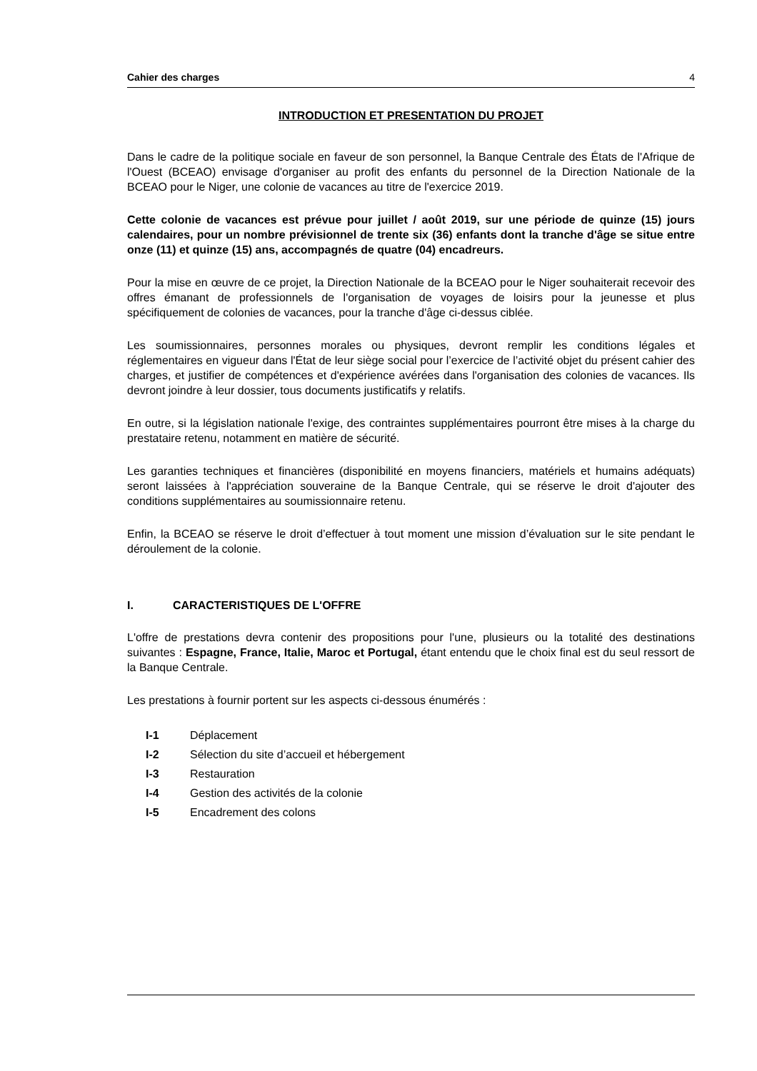Cahier des charges 4
INTRODUCTION ET PRESENTATION DU PROJET
Dans le cadre de la politique sociale en faveur de son personnel, la Banque Centrale des États de l'Afrique de l'Ouest (BCEAO) envisage d'organiser au profit des enfants du personnel de la Direction Nationale de la BCEAO pour le Niger, une colonie de vacances au titre de l'exercice 2019.
Cette colonie de vacances est prévue pour juillet / août 2019, sur une période de quinze (15) jours calendaires, pour un nombre prévisionnel de trente six (36) enfants dont la tranche d'âge se situe entre onze (11) et quinze (15) ans, accompagnés de quatre (04) encadreurs.
Pour la mise en œuvre de ce projet, la Direction Nationale de la BCEAO pour le Niger souhaiterait recevoir des offres émanant de professionnels de l'organisation de voyages de loisirs pour la jeunesse et plus spécifiquement de colonies de vacances, pour la tranche d'âge ci-dessus ciblée.
Les soumissionnaires, personnes morales ou physiques, devront remplir les conditions légales et réglementaires en vigueur dans l'État de leur siège social pour l’exercice de l’activité objet du présent cahier des charges, et justifier de compétences et d'expérience avérées dans l'organisation des colonies de vacances. Ils devront joindre à leur dossier, tous documents justificatifs y relatifs.
En outre, si la législation nationale l'exige, des contraintes supplémentaires pourront être mises à la charge du prestataire retenu, notamment en matière de sécurité.
Les garanties techniques et financières (disponibilité en moyens financiers, matériels et humains adéquats) seront laissées à l'appréciation souveraine de la Banque Centrale, qui se réserve le droit d'ajouter des conditions supplémentaires au soumissionnaire retenu.
Enfin, la BCEAO se réserve le droit d’effectuer à tout moment une mission d’évaluation sur le site pendant le déroulement de la colonie.
I. CARACTERISTIQUES DE L'OFFRE
L'offre de prestations devra contenir des propositions pour l'une, plusieurs ou la totalité des destinations suivantes : Espagne, France, Italie, Maroc et Portugal, étant entendu que le choix final est du seul ressort de la Banque Centrale.
Les prestations à fournir portent sur les aspects ci-dessous énumérés :
I-1 Déplacement
I-2 Sélection du site d’accueil et hébergement
I-3 Restauration
I-4 Gestion des activités de la colonie
I-5 Encadrement des colons